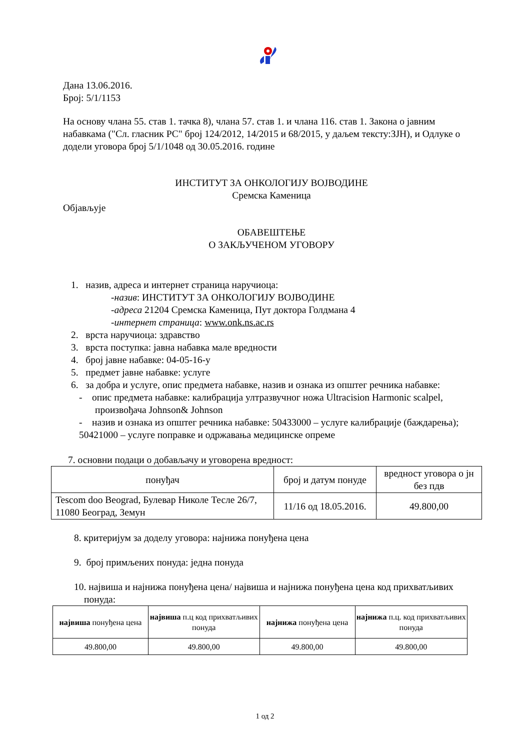Дана 13.06.2016.
Број: 5/1/1153
На основу члана 55. став 1. тачка 8), члана 57. став 1. и члана 116. став 1. Закона о јавним набавкама ("Сл. гласник РС" број 124/2012, 14/2015 и 68/2015, у даљем тексту:ЗЈН), и Одлуке о додели уговора број 5/1/1048 од 30.05.2016. године
ИНСТИТУТ ЗА ОНКОЛОГИЈУ ВОЈВОДИНЕ
Сремска Каменица
Објављује
ОБАВЕШТЕЊЕ
О ЗАКЉУЧЕНОМ УГОВОРУ
1. назив, адреса и интернет страница наручиоца:
-назив: ИНСТИТУТ ЗА ОНКОЛОГИЈУ ВОЈВОДИНЕ
-адреса 21204 Сремска Каменица, Пут доктора Голдмана 4
-интернет страница: www.onk.ns.ac.rs
2. врста наручиоца: здравство
3. врста поступка: јавна набавка мале вредности
4. број јавне набавке: 04-05-16-у
5. предмет јавне набавке: услуге
6. за добра и услуге, опис предмета набавке, назив и ознака из општег речника набавке:
- опис предмета набавке: калибрација ултразвучног ножа Ultracision Harmonic scalpel, произвођача Johnson& Johnson
- назив и ознака из општег речника набавке: 50433000 – услуге калибрације (баждарења); 50421000 – услуге поправке и одржавања медицинске опреме
7. основни подаци о добављачу и уговорена вредност:
| понуђач | број и датум понуде | вредност уговора о јн без пдв |
| --- | --- | --- |
| Tescom doo Beograd, Булевар Николе Тесле 26/7, 11080 Београд, Земун | 11/16 од 18.05.2016. | 49.800,00 |
8. критеријум за доделу уговора: најнижа понуђена цена
9. број примљених понуда: једна понуда
10. највиша и најнижа понуђена цена/ највиша и најнижа понуђена цена код прихватљивих понуда:
| највиша понуђена цена | највиша п.ц код прихватљивих понуда | најнижа понуђена цена | најнижа п.ц. код прихватљивих понуда |
| 49.800,00 | 49.800,00 | 49.800,00 | 49.800,00 |
1 од 2